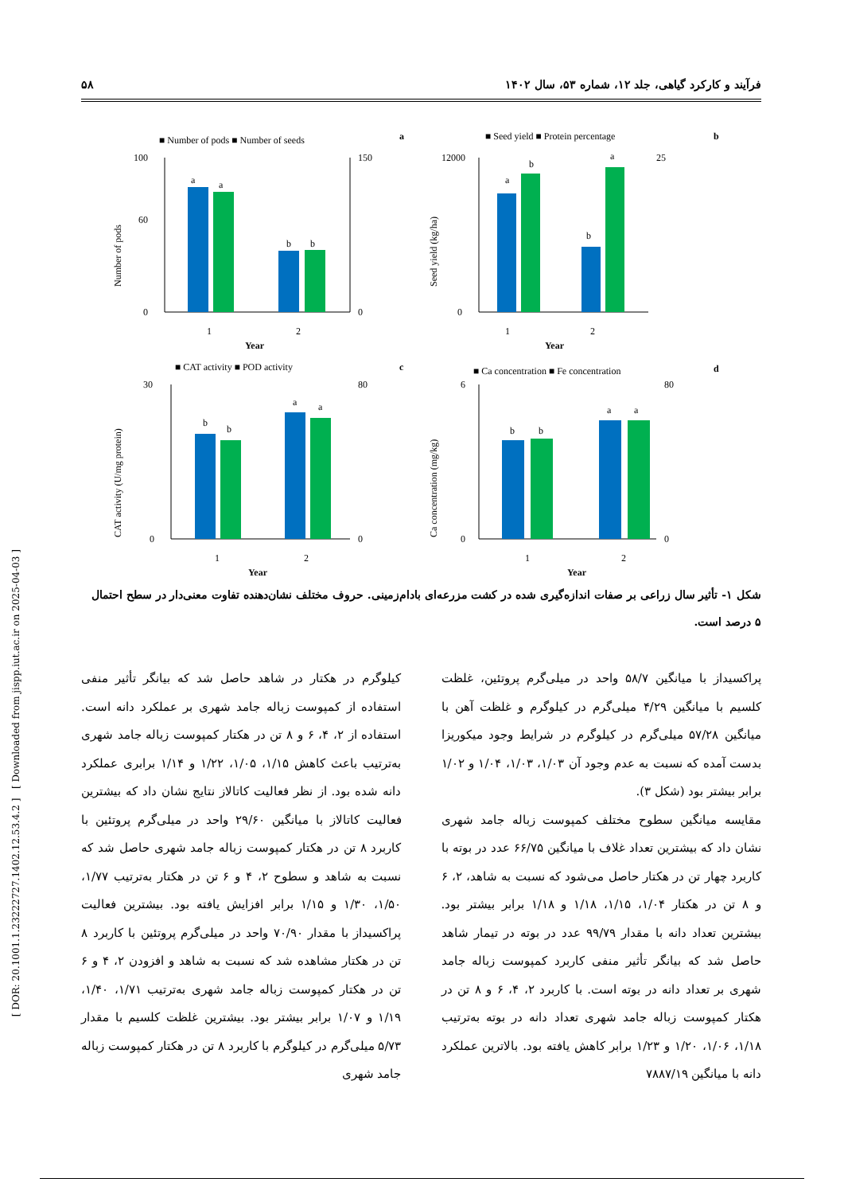فرآیند و کارکرد گیاهی، جلد ۱۲، شماره ۵۳، سال ۱۴۰۲ ۵۸
[ DOR: 20.1001.1.23222727.1402.12.53.4.2 ] [ Downloaded from jispp.iut.ac.ir on 2025-04-03 ]
■ Number of pods ■ Number of seeds
a
a
a
b
b
100
60
0
150
0
1
2
Year
Number of pods
■ Seed yield ■ Protein percentage
b
a
b
b
a
12000
0
25
1
2
Year
Seed yield (kg/ha)
■ CAT activity ■ POD activity
c
b
b
a
a
30
0
80
0
1
2
Year
CAT activity (U/mg protein)
■ Ca concentration ■ Fe concentration
d
b
b
a
a
6
0
80
0
1
2
Year
Ca concentration (mg/kg)
شکل ۱- تأثیر سال زراعی بر صفات اندازه‌گیری شده در کشت مزرعه‌ای بادام‌زمینی. حروف مختلف نشان‌دهنده تفاوت معنی‌دار در سطح احتمال ۵ درصد است.
کیلوگرم در هکتار در شاهد حاصل شد که بیانگر تأثیر منفی استفاده از کمپوست زباله جامد شهری بر عملکرد دانه است. استفاده از ۲، ۴، ۶ و ۸ تن در هکتار کمپوست زباله جامد شهری به‌ترتیب باعث کاهش ۱/۱۵، ۱/۰۵، ۱/۲۲ و ۱/۱۴ برابری عملکرد دانه شده بود. از نظر فعالیت کاتالاز نتایج نشان داد که بیشترین فعالیت کاتالاز با میانگین ۲۹/۶۰ واحد در میلی‌گرم پروتئین با کاربرد ۸ تن در هکتار کمپوست زباله جامد شهری حاصل شد که نسبت به شاهد و سطوح ۲، ۴ و ۶ تن در هکتار به‌ترتیب ۱/۷۷، ۱/۵۰، ۱/۳۰ و ۱/۱۵ برابر افزایش یافته بود. بیشترین فعالیت پراکسیداز با مقدار ۷۰/۹۰ واحد در میلی‌گرم پروتئین با کاربرد ۸ تن در هکتار مشاهده شد که نسبت به شاهد و افزودن ۲، ۴ و ۶ تن در هکتار کمپوست زباله جامد شهری به‌ترتیب ۱/۷۱، ۱/۴۰، ۱/۱۹ و ۱/۰۷ برابر بیشتر بود. بیشترین غلظت کلسیم با مقدار ۵/۷۳ میلی‌گرم در کیلوگرم با کاربرد ۸ تن در هکتار کمپوست زباله جامد شهری
پراکسیداز با میانگین ۵۸/۷ واحد در میلی‌گرم پروتئین، غلظت کلسیم با میانگین ۴/۲۹ میلی‌گرم در کیلوگرم و غلظت آهن با میانگین ۵۷/۲۸ میلی‌گرم در کیلوگرم در شرایط وجود میکوریزا بدست آمده که نسبت به عدم وجود آن ۱/۰۳، ۱/۰۳، ۱/۰۴ و ۱/۰۲ برابر بیشتر بود (شکل ۳).
مقایسه میانگین سطوح مختلف کمپوست زباله جامد شهری نشان داد که بیشترین تعداد غلاف با میانگین ۶۶/۷۵ عدد در بوته با کاربرد چهار تن در هکتار حاصل می‌شود که نسبت به شاهد، ۲، ۶ و ۸ تن در هکتار ۱/۰۴، ۱/۱۵، ۱/۱۸ و ۱/۱۸ برابر بیشتر بود. بیشترین تعداد دانه با مقدار ۹۹/۷۹ عدد در بوته در تیمار شاهد حاصل شد که بیانگر تأثیر منفی کاربرد کمپوست زباله جامد شهری بر تعداد دانه در بوته است. با کاربرد ۲، ۴، ۶ و ۸ تن در هکتار کمپوست زباله جامد شهری تعداد دانه در بوته به‌ترتیب ۱/۱۸، ۱/۰۶، ۱/۲۰ و ۱/۲۳ برابر کاهش یافته بود. بالاترین عملکرد دانه با میانگین ۷۸۸۷/۱۹